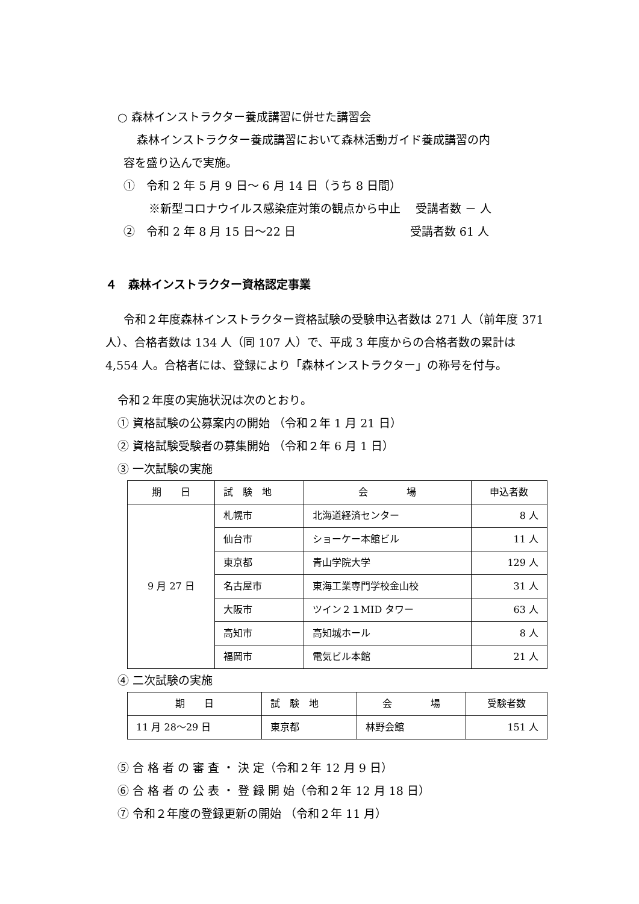○ 森林インストラクター養成講習に併せた講習会
森林インストラクター養成講習において森林活動ガイド養成講習の内
容を盛り込んで実施。
①　令和 2 年 5 月 9 日～ 6 月 14 日（うち 8 日間）
※新型コロナウイルス感染症対策の観点から中止　 受講者数 － 人
②　令和 2 年 8 月 15 日～22 日　　　　　　　　　　受講者数 61 人
４　森林インストラクター資格認定事業
令和２年度森林インストラクター資格試験の受験申込者数は 271 人（前年度 371 人）、合格者数は 134 人（同 107 人）で、平成 3 年度からの合格者数の累計は 4,554 人。合格者には、登録により「森林インストラクター」の称号を付与。
令和２年度の実施状況は次のとおり。
① 資格試験の公募案内の開始 （令和２年 1 月 21 日）
② 資格試験受験者の募集開始 （令和２年 6 月 1 日）
③ 一次試験の実施
| 期 日 | 試 験 地 | 会 場 | 申込者数 |
| --- | --- | --- | --- |
| 9 月 27 日 | 札幌市 | 北海道経済センター | 8 人 |
| | 仙台市 | ショーケー本館ビル | 11 人 |
| | 東京都 | 青山学院大学 | 129 人 |
| | 名古屋市 | 東海工業専門学校金山校 | 31 人 |
| | 大阪市 | ツイン２１MID タワー | 63 人 |
| | 高知市 | 高知城ホール | 8 人 |
| | 福岡市 | 電気ビル本館 | 21 人 |
④ 二次試験の実施
| 期 日 | 試 験 地 | 会 場 | 受験者数 |
| --- | --- | --- | --- |
| 11 月 28～29 日 | 東京都 | 林野会館 | 151 人 |
⑤ 合 格 者 の 審 査 ・ 決 定（令和２年 12 月 9 日）
⑥ 合 格 者 の 公 表 ・ 登 録 開 始（令和２年 12 月 18 日）
⑦ 令和２年度の登録更新の開始 （令和２年 11 月）